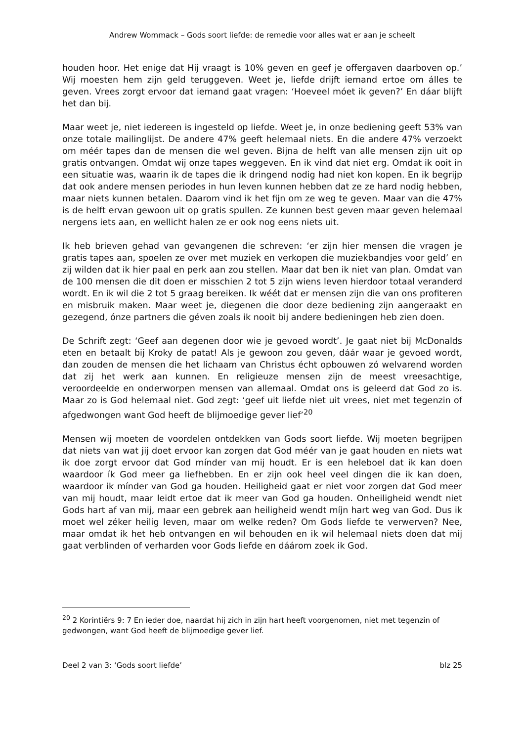Andrew Wommack – Gods soort liefde: de remedie voor alles wat er aan je scheelt
houden hoor. Het enige dat Hij vraagt is 10% geven en geef je offergaven daarboven op.’ Wij moesten hem zijn geld teruggeven. Weet je, liefde drijft iemand ertoe om álles te geven. Vrees zorgt ervoor dat iemand gaat vragen: ‘Hoeveel móet ik geven?’ En dáar blijft het dan bij.
Maar weet je, niet iedereen is ingesteld op liefde. Weet je, in onze bediening geeft 53% van onze totale mailinglijst. De andere 47% geeft helemaal niets. En die andere 47% verzoekt om méér tapes dan de mensen die wel geven. Bijna de helft van alle mensen zijn uit op gratis ontvangen. Omdat wij onze tapes weggeven. En ik vind dat niet erg. Omdat ik ooit in een situatie was, waarin ik de tapes die ik dringend nodig had niet kon kopen. En ik begrijp dat ook andere mensen periodes in hun leven kunnen hebben dat ze ze hard nodig hebben, maar niets kunnen betalen. Daarom vind ik het fijn om ze weg te geven. Maar van die 47% is de helft ervan gewoon uit op gratis spullen. Ze kunnen best geven maar geven helemaal nergens iets aan, en wellicht halen ze er ook nog eens niets uit.
Ik heb brieven gehad van gevangenen die schreven: ‘er zijn hier mensen die vragen je gratis tapes aan, spoelen ze over met muziek en verkopen die muziekbandjes voor geld’ en zij wilden dat ik hier paal en perk aan zou stellen. Maar dat ben ik niet van plan. Omdat van de 100 mensen die dit doen er misschien 2 tot 5 zijn wiens leven hierdoor totaal veranderd wordt. En ik wil die 2 tot 5 graag bereiken. Ik wéét dat er mensen zijn die van ons profiteren en misbruik maken. Maar weet je, diegenen die door deze bediening zijn aangeraakt en gezegend, ónze partners die géven zoals ik nooit bij andere bedieningen heb zien doen.
De Schrift zegt: ‘Geef aan degenen door wie je gevoed wordt’. Je gaat niet bij McDonalds eten en betaalt bij Kroky de patat! Als je gewoon zou geven, dáár waar je gevoed wordt, dan zouden de mensen die het lichaam van Christus écht opbouwen zó welvarend worden dat zij het werk aan kunnen. En religieuze mensen zijn de meest vreesachtige, veroordeelde en onderworpen mensen van allemaal. Omdat ons is geleerd dat God zo is. Maar zo is God helemaal niet. God zegt: ‘geef uit liefde niet uit vrees, niet met tegenzin of afgedwongen want God heeft de blijmoedige gever lief’<sup>20</sup>
Mensen wij moeten de voordelen ontdekken van Gods soort liefde. Wij moeten begrijpen dat niets van wat jij doet ervoor kan zorgen dat God méér van je gaat houden en niets wat ik doe zorgt ervoor dat God mínder van mij houdt. Er is een heleboel dat ik kan doen waardoor ík God meer ga liefhebben. En er zijn ook heel veel dingen die ik kan doen, waardoor ik mínder van God ga houden. Heiligheid gaat er niet voor zorgen dat God meer van mij houdt, maar leidt ertoe dat ik meer van God ga houden. Onheiligheid wendt niet Gods hart af van mij, maar een gebrek aan heiligheid wendt míjn hart weg van God. Dus ik moet wel zéker heilig leven, maar om welke reden? Om Gods liefde te verwerven? Nee, maar omdat ik het heb ontvangen en wil behouden en ik wil helemaal niets doen dat mij gaat verblinden of verharden voor Gods liefde en dáárom zoek ik God.
<sup>20</sup> 2 Korintiërs 9: 7 En ieder doe, naardat hij zich in zijn hart heeft voorgenomen, niet met tegenzin of gedwongen, want God heeft de blijmoedige gever lief.
Deel 2 van 3: ‘Gods soort liefde’ blz 25